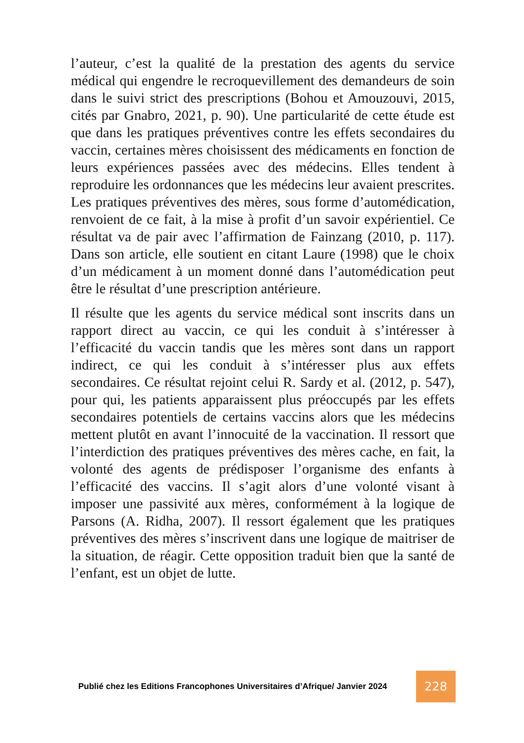l’auteur, c’est la qualité de la prestation des agents du service médical qui engendre le recroquevillement des demandeurs de soin dans le suivi strict des prescriptions (Bohou et Amouzouvi, 2015, cités par Gnabro, 2021, p. 90). Une particularité de cette étude est que dans les pratiques préventives contre les effets secondaires du vaccin, certaines mères choisissent des médicaments en fonction de leurs expériences passées avec des médecins. Elles tendent à reproduire les ordonnances que les médecins leur avaient prescrites. Les pratiques préventives des mères, sous forme d’automédication, renvoient de ce fait, à la mise à profit d’un savoir expérientiel. Ce résultat va de pair avec l’affirmation de Fainzang (2010, p. 117). Dans son article, elle soutient en citant Laure (1998) que le choix d’un médicament à un moment donné dans l’automédication peut être le résultat d’une prescription antérieure.
Il résulte que les agents du service médical sont inscrits dans un rapport direct au vaccin, ce qui les conduit à s’intéresser à l’efficacité du vaccin tandis que les mères sont dans un rapport indirect, ce qui les conduit à s’intéresser plus aux effets secondaires. Ce résultat rejoint celui R. Sardy et al. (2012, p. 547), pour qui, les patients apparaissent plus préoccupés par les effets secondaires potentiels de certains vaccins alors que les médecins mettent plutôt en avant l’innocuité de la vaccination. Il ressort que l’interdiction des pratiques préventives des mères cache, en fait, la volonté des agents de prédisposer l’organisme des enfants à l’efficacité des vaccins. Il s’agit alors d’une volonté visant à imposer une passivité aux mères, conformément à la logique de Parsons (A. Ridha, 2007). Il ressort également que les pratiques préventives des mères s’inscrivent dans une logique de maitriser de la situation, de réagir. Cette opposition traduit bien que la santé de l’enfant, est un objet de lutte.
Publié chez les Editions Francophones Universitaires d’Afrique/ Janvier 2024
228